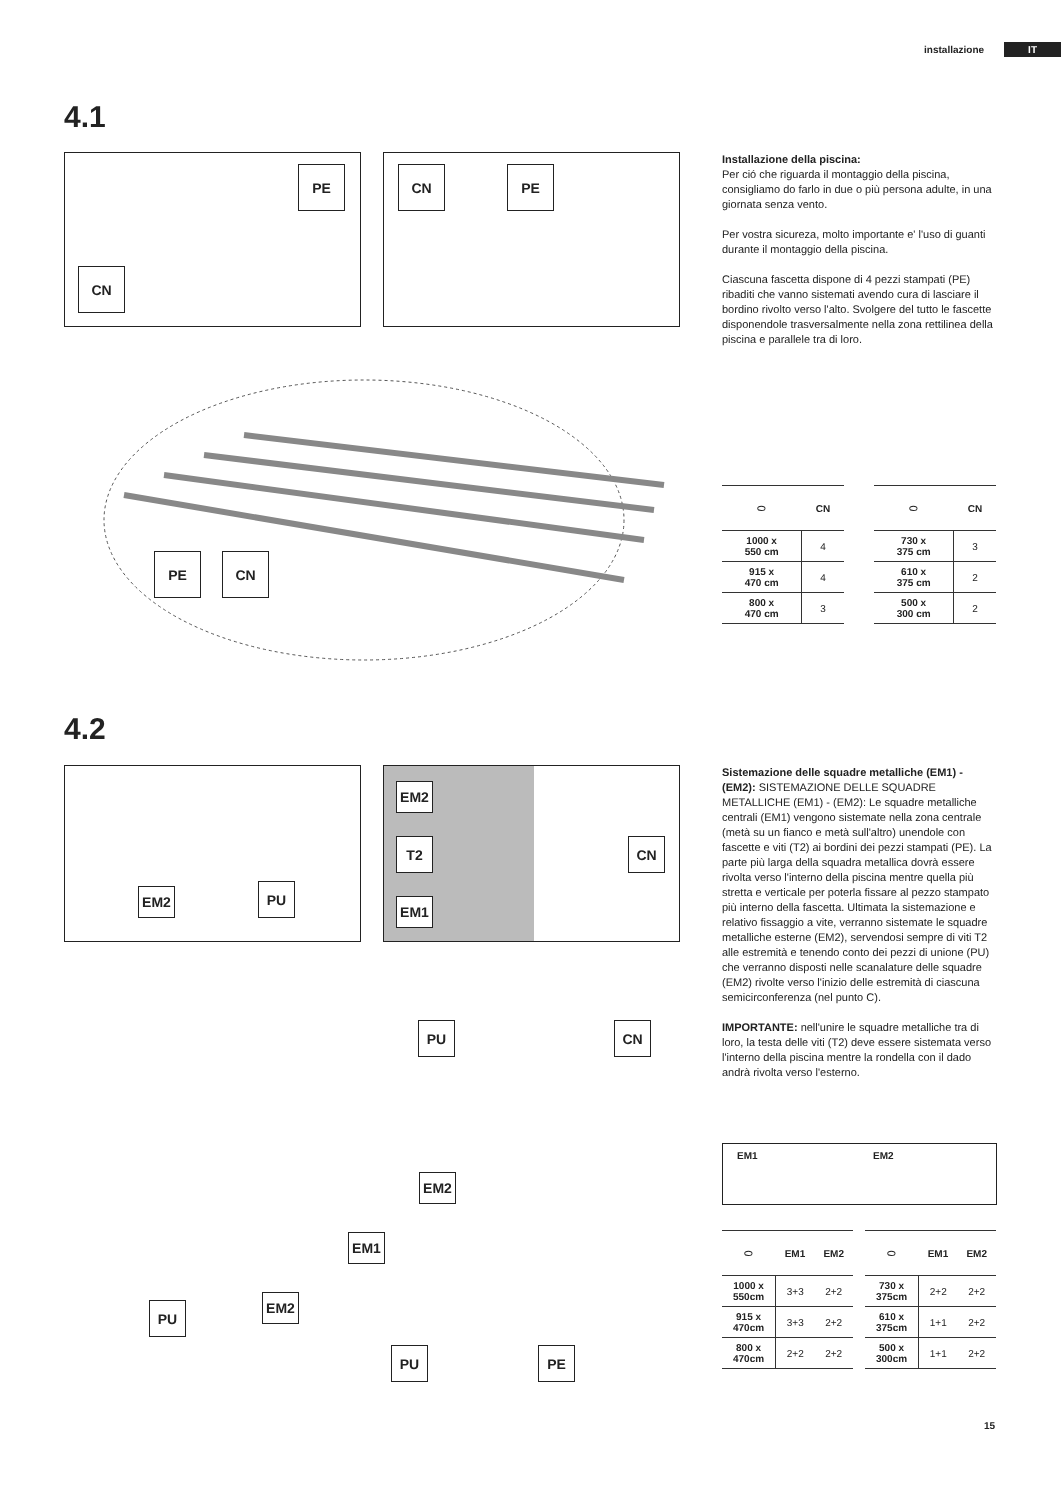installazione IT
4.1
PE
CN
CN PE
PE CN
Installazione della piscina:
Per ció che riguarda il montaggio della piscina, consigliamo do farlo in due o più persona adulte, in una giornata senza vento.
Per vostra sicureza, molto importante e' l'uso di guanti durante il montaggio della piscina.
Ciascuna fascetta dispone di 4 pezzi stampati (PE) ribaditi che vanno sistemati avendo cura di lasciare il bordino rivolto verso l'alto. Svolgere del tutto le fascette disponendole trasversalmente nella zona rettilinea della piscina e parallele tra di loro.
| ⬭ | CN |
| --- | --- |
| 1000 x 550 cm | 4 |
| 915 x 470 cm | 4 |
| 800 x 470 cm | 3 |
| ⬭ | CN |
| --- | --- |
| 730 x 375 cm | 3 |
| 610 x 375 cm | 2 |
| 500 x 300 cm | 2 |
4.2
EM2 PU
EM2
T2
EM1
CN
PU CN
EM2
EM1
PU EM2
PU PE
Sistemazione delle squadre metalliche (EM1) - (EM2): SISTEMAZIONE DELLE SQUADRE METALLICHE (EM1) - (EM2): Le squadre metalliche centrali (EM1) vengono sistemate nella zona centrale (metà su un fianco e metà sull'altro) unendole con fascette e viti (T2) ai bordini dei pezzi stampati (PE). La parte più larga della squadra metallica dovrà essere rivolta verso l'interno della piscina mentre quella più stretta e verticale per poterla fissare al pezzo stampato più interno della fascetta. Ultimata la sistemazione e relativo fissaggio a vite, verranno sistemate le squadre metalliche esterne (EM2), servendosi sempre di viti T2 alle estremità e tenendo conto dei pezzi di unione (PU) che verranno disposti nelle scanalature delle squadre (EM2) rivolte verso l'inizio delle estremità di ciascuna semicirconferenza (nel punto C).
IMPORTANTE: nell'unire le squadre metalliche tra di loro, la testa delle viti (T2) deve essere sistemata verso l'interno della piscina mentre la rondella con il dado andrà rivolta verso l'esterno.
EM1 EM2
| ⬭ | EM1 | EM2 |
| --- | --- | --- |
| 1000 x 550cm | 3+3 | 2+2 |
| 915 x 470cm | 3+3 | 2+2 |
| 800 x 470cm | 2+2 | 2+2 |
| ⬭ | EM1 | EM2 |
| --- | --- | --- |
| 730 x 375cm | 2+2 | 2+2 |
| 610 x 375cm | 1+1 | 2+2 |
| 500 x 300cm | 1+1 | 2+2 |
15